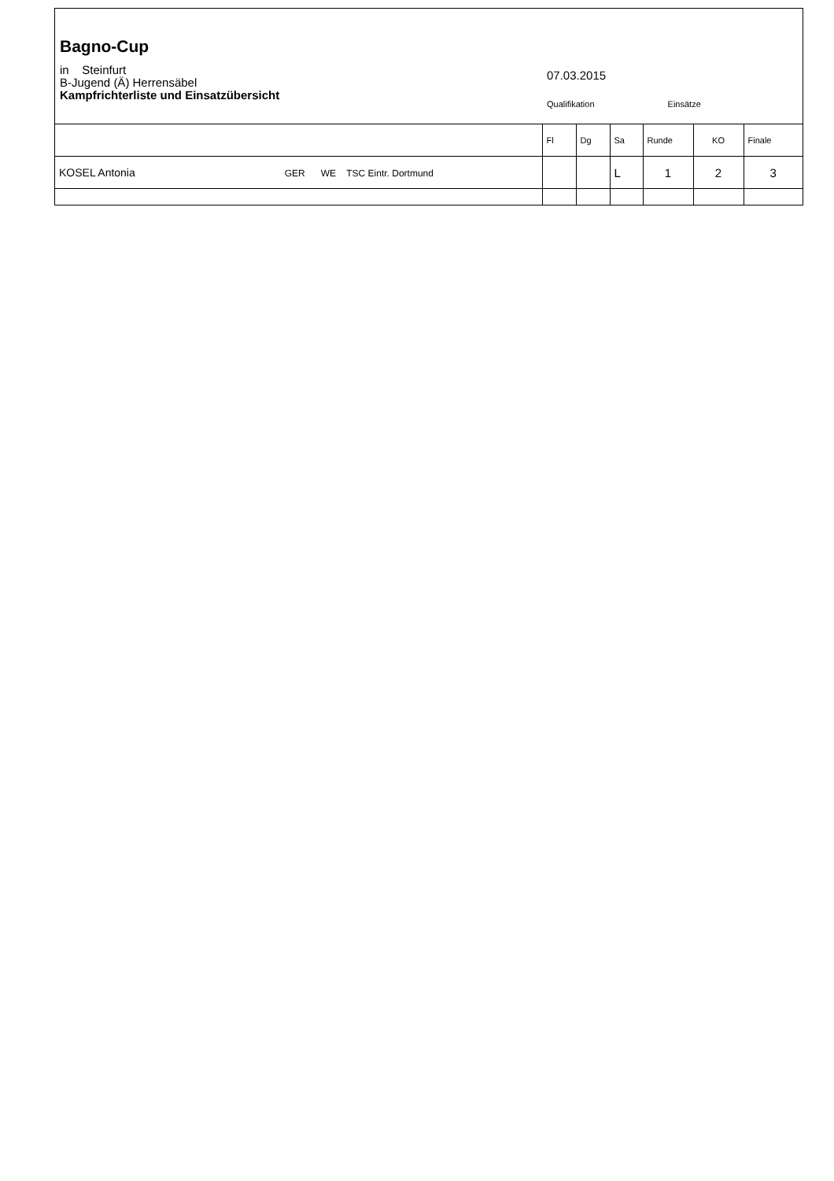Bagno-Cup
in Steinfurt
B-Jugend (Ä) Herrensäbel
Kampfrichterliste und Einsatzübersicht
07.03.2015
Qualifikation Einsätze
| | Fl | Dg | Sa | Runde | KO | Finale |
| --- | --- | --- | --- | --- | --- | --- |
| KOSEL Antonia GER WE TSC Eintr. Dortmund | | | L | 1 | 2 | 3 |